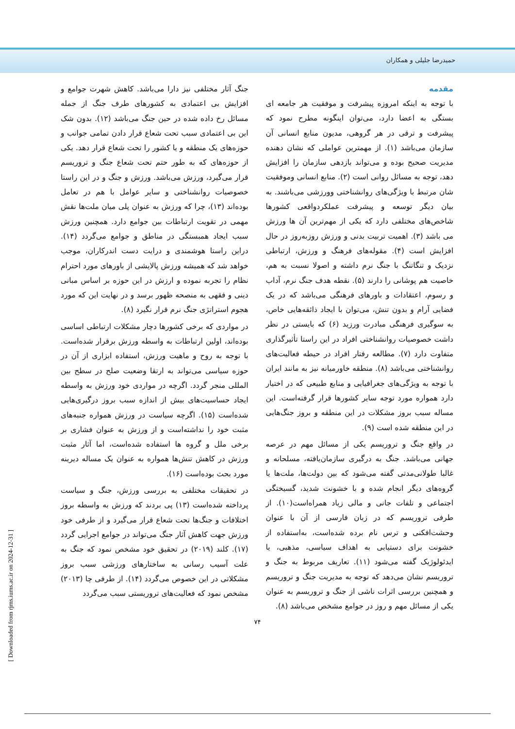حمیدرضا جلیلی و همکاران
مقدمه
با توجه به اینکه امروزه پیشرفت و موفقیت هر جامعه ای بستگی به اعضا دارد، می‌توان اینگونه مطرح نمود که پیشرفت و ترقی در هر گروهی، مدیون منابع انسانی آن سازمان می‌باشد (۱). از مهمترین عواملی که نشان دهنده مدیریت صحیح بوده و می‌تواند بازدهی سازمان را افزایش دهد، توجه به مسائل روانی است (۲). منابع انسانی وموفقیت شان مرتبط با ویژگی‌های روانشناختی وورزشی می‌باشند. به بیان دیگر توسعه و پیشرفت عملکردواقعی کشورها شاخص‌های مختلفی دارد که یکی از مهم‌ترین آن ها ورزش می باشد (۳). اهمیت تربیت بدنی و ورزش روزبه‌روز در حال افزایش است (۴). مقوله‌های فرهنگ و ورزش، ارتباطی نزدیک و تنگاتنگ با جنگ نرم داشته و اصولا نسبت به هم، خاصیت هم پوشانی را دارند (۵). نقطه هدف جنگ نرم، آداب و رسوم، اعتقادات و باورهای فرهنگی می‌باشد که در یک فضایی آرام و بدون تنش، می‌توان با ایجاد ذائقه‌هایی خاص، به سوگیری فرهنگی مبادرت ورزید (۶) که بایستی در نظر داشت خصوصیات روانشناختی افراد در این راستا تأثیرگذاری متفاوت دارد (۷). مطالعه رفتار افراد در حیطه فعالیت‌های روانشناختی می‌باشد (۸). منطقه خاورمیانه نیز به مانند ایران با توجه به ویژگی‌های جغرافیایی و منابع طبیعی که در اختیار دارد همواره مورد توجه سایر کشورها قرار گرفته‌است. این مساله سبب بروز مشکلات در این منطقه و بروز جنگ‌هایی در این منطقه شده است (۹).
در واقع جنگ و تروریسم یکی از مسائل مهم در عرصه جهانی می‌باشد. جنگ به درگیری سازمان‌یافته، مسلحانه و غالبا طولانی‌مدتی گفته می‌شود که بین دولت‌ها، ملت‌ها یا گروه‌های دیگر انجام شده و با خشونت شدید، گسیختگی اجتماعی و تلفات جانی و مالی زیاد همراه‌است(۱۰). از طرفی تروریسم که در زبان فارسی از آن با عنوان وحشت‌افکنی و ترس نام برده شده‌است، به‌استفاده از خشونت برای دستیابی به اهداف سیاسی، مذهبی، یا ایدئولوژیک گفته می‌شود (۱۱). تعاریف مربوط به جنگ و تروریسم نشان می‌دهد که توجه به مدیریت جنگ و تروریسم و همچنین بررسی اثرات ناشی از جنگ و تروریسم به عنوان یکی از مسائل مهم و روز در جوامع مشخص می‌باشد (۸).
جنگ آثار مختلفی نیز دارا می‌باشد. کاهش شهرت جوامع و افزایش بی اعتمادی به کشورهای طرف جنگ از جمله مسائل رخ داده شده در حین جنگ می‌باشد (۱۲). بدون شک این بی اعتمادی سبب تحت شعاع قرار دادن تمامی جوانب و حوزه‌های یک منطقه و یا کشور را تحت شعاع قرار دهد. یکی از حوزه‌های که به طور حتم تحت شعاع جنگ و تروریسم قرار می‌گیرد، ورزش می‌باشد. ورزش و جنگ و در این راستا خصوصیات روانشناختی و سایر عوامل با هم در تعامل بوده‌اند (۱۳)، چرا که ورزش به عنوان پلی میان ملت‌ها نقش مهمی در تقویت ارتباطات بین جوامع دارد. همچنین ورزش سبب ایجاد همبستگی در مناطق و جوامع می‌گردد (۱۴). دراین راستا هوشمندی و درایت دست اندرکاران، موجب خواهد شد که همیشه ورزش پالایشی از باورهای مورد احترام نظام را تجربه نموده و ارزش در این حوزه بر اساس مبانی دینی و فقهی به منصحه ظهور برسد و در نهایت این که مورد هجوم استراتژی جنگ نرم قرار نگیرد (۸).
در مواردی که برخی کشورها دچار مشکلات ارتباطی اساسی بوده‌اند، اولین ارتباطات به واسطه ورزش برقرار شده‌است. با توجه به روح و ماهیت ورزش، استفاده ابزاری از آن در حوزه سیاسی می‌تواند به ارتقا وضعیت صلح در سطح بین المللی منجر گردد. اگرچه در مواردی خود ورزش به واسطه ایجاد حساسیت‌های بیش از اندازه سبب بروز درگیری‌هایی شده‌است (۱۵). اگرچه سیاست در ورزش همواره جنبه‌های مثبت خود را نداشته‌است و از ورزش به عنوان فشاری بر برخی ملل و گروه ها استفاده شده‌است، اما آثار مثبت ورزش در کاهش تنش‌ها همواره به عنوان یک مساله دیرینه مورد بحث بوده‌است (۱۶).
در تحقیقات مختلفی به بررسی ورزش، جنگ و سیاست پرداخته شده‌است (۱۳) پی بردند که ورزش به واسطه بروز اختلافات و جنگ‌ها تحت شعاع قرار می‌گیرد و از طرفی خود ورزش جهت کاهش آثار جنگ می‌تواند در جوامع اجرایی گردد (۱۷). کلند (۲۰۱۹) در تحقیق خود مشخص نمود که جنگ به علت آسیب رسانی به ساختارهای ورزشی سبب بروز مشکلاتی در این خصوص می‌گردد (۱۴). از طرفی چا (۲۰۱۳) مشخص نمود که فعالیت‌های تروریستی سبب می‌گردد
۷۴
[ Downloaded from rjms.iums.ac.ir on 2024-12-31 ]